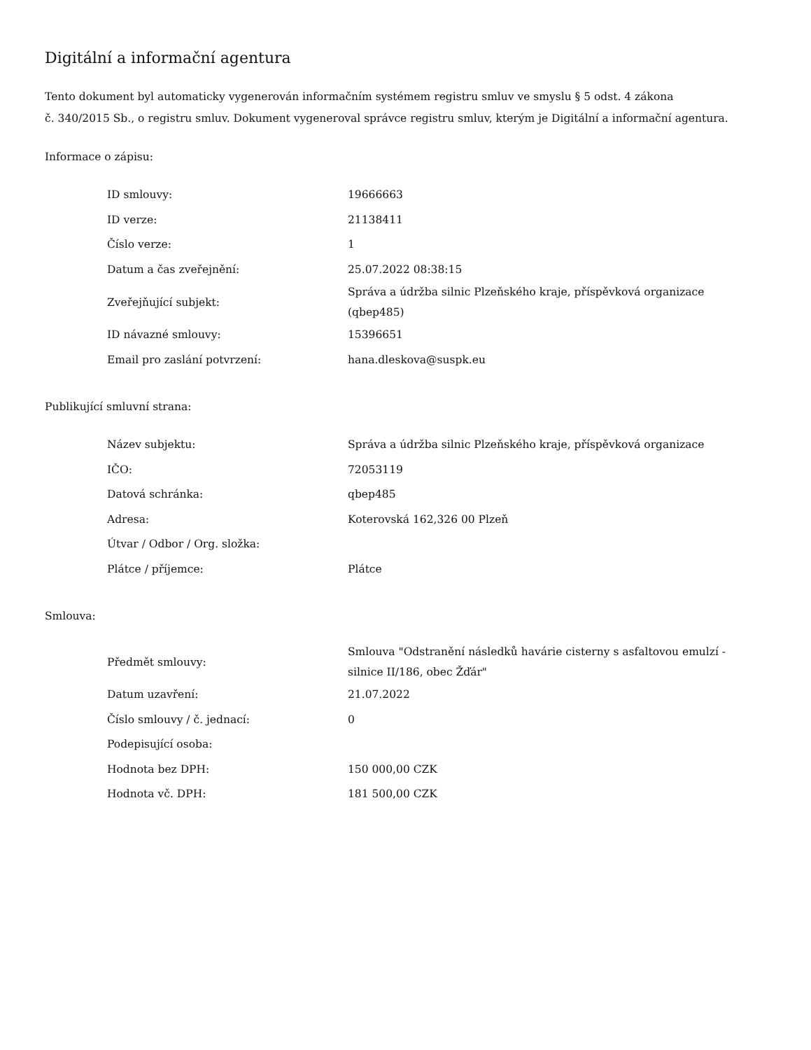Digitální a informační agentura
Tento dokument byl automaticky vygenerován informačním systémem registru smluv ve smyslu § 5 odst. 4 zákona
č. 340/2015 Sb., o registru smluv. Dokument vygeneroval správce registru smluv, kterým je Digitální a informační agentura.
Informace o zápisu:
| ID smlouvy: | 19666663 |
| ID verze: | 21138411 |
| Číslo verze: | 1 |
| Datum a čas zveřejnění: | 25.07.2022 08:38:15 |
| Zveřejňující subjekt: | Správa a údržba silnic Plzeňského kraje, příspěvková organizace (qbep485) |
| ID návazné smlouvy: | 15396651 |
| Email pro zaslání potvrzení: | hana.dleskova@suspk.eu |
Publikující smluvní strana:
| Název subjektu: | Správa a údržba silnic Plzeňského kraje, příspěvková organizace |
| IČO: | 72053119 |
| Datová schránka: | qbep485 |
| Adresa: | Koterovská 162,326 00 Plzeň |
| Útvar / Odbor / Org. složka: | |
| Plátce / příjemce: | Plátce |
Smlouva:
| Předmět smlouvy: | Smlouva "Odstranění následků havárie cisterny s asfaltovou emulzí - silnice II/186, obec Žďár" |
| Datum uzavření: | 21.07.2022 |
| Číslo smlouvy / č. jednací: | 0 |
| Podepisující osoba: | |
| Hodnota bez DPH: | 150 000,00 CZK |
| Hodnota vč. DPH: | 181 500,00 CZK |